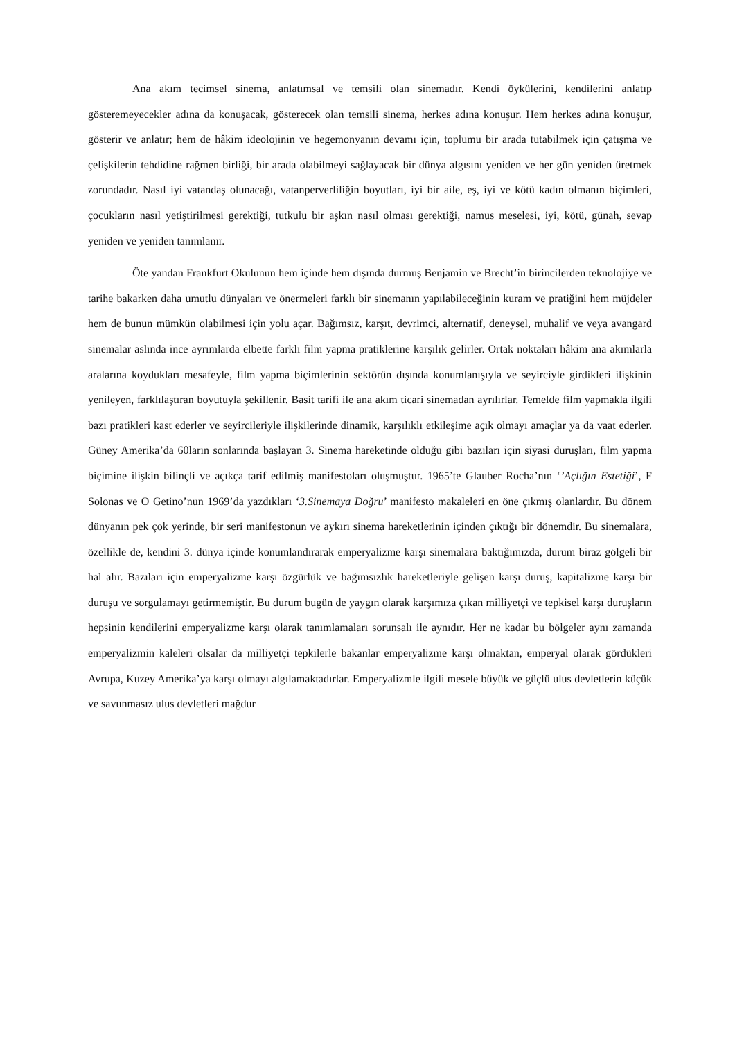Ana akım tecimsel sinema, anlatımsal ve temsili olan sinemadır. Kendi öykülerini, kendilerini anlatıp gösteremeyecekler adına da konuşacak, gösterecek olan temsili sinema, herkes adına konuşur. Hem herkes adına konuşur, gösterir ve anlatır; hem de hâkim ideolojinin ve hegemonyanın devamı için, toplumu bir arada tutabilmek için çatışma ve çelişkilerin tehdidine rağmen birliği, bir arada olabilmeyi sağlayacak bir dünya algısını yeniden ve her gün yeniden üretmek zorundadır. Nasıl iyi vatandaş olunacağı, vatanperverliliğin boyutları, iyi bir aile, eş, iyi ve kötü kadın olmanın biçimleri, çocukların nasıl yetiştirilmesi gerektiği, tutkulu bir aşkın nasıl olması gerektiği, namus meselesi, iyi, kötü, günah, sevap yeniden ve yeniden tanımlanır.
Öte yandan Frankfurt Okulunun hem içinde hem dışında durmuş Benjamin ve Brecht’in birincilerden teknolojiye ve tarihe bakarken daha umutlu dünyaları ve önermeleri farklı bir sinemanın yapılabileceğinin kuram ve pratiğini hem müjdeler hem de bunun mümkün olabilmesi için yolu açar. Bağımsız, karşıt, devrimci, alternatif, deneysel, muhalif ve veya avangard sinemalar aslında ince ayrımlarda elbette farklı film yapma pratiklerine karşılık gelirler. Ortak noktaları hâkim ana akımlarla aralarına koydukları mesafeyle, film yapma biçimlerinin sektörün dışında konumlanışıyla ve seyirciyle girdikleri ilişkinin yenileyen, farklılaştıran boyutuyla şekillenir. Basit tarifi ile ana akım ticari sinemadan ayrılırlar. Temelde film yapmakla ilgili bazı pratikleri kast ederler ve seyircileriyle ilişkilerinde dinamik, karşılıklı etkileşime açık olmayı amaçlar ya da vaat ederler. Güney Amerika’da 60ların sonlarında başlayan 3. Sinema hareketinde olduğu gibi bazıları için siyasi duruşları, film yapma biçimine ilişkin bilinçli ve açıkça tarif edilmiş manifestoları oluşmuştur. 1965’te Glauber Rocha’nın ‘’Açlığın Estetiği’, F Solonas ve O Getino’nun 1969’da yazdıkları ‘3.Sinemaya Doğru’ manifesto makaleleri en öne çıkmış olanlardır. Bu dönem dünyanın pek çok yerinde, bir seri manifestonun ve aykırı sinema hareketlerinin içinden çıktığı bir dönemdir. Bu sinemalara, özellikle de, kendini 3. dünya içinde konumlandırarak emperyalizme karşı sinemalara baktığımızda, durum biraz gölgeli bir hal alır. Bazıları için emperyalizme karşı özgürlük ve bağımsızlık hareketleriyle gelişen karşı duruş, kapitalizme karşı bir duruşu ve sorgulamayı getirmemiştir. Bu durum bugün de yaygın olarak karşımıza çıkan milliyetçi ve tepkisel karşı duruşların hepsinin kendilerini emperyalizme karşı olarak tanımlamaları sorunsalı ile aynıdır. Her ne kadar bu bölgeler aynı zamanda emperyalizmin kaleleri olsalar da milliyetçi tepkilerle bakanlar emperyalizme karşı olmaktan, emperyal olarak gördükleri Avrupa, Kuzey Amerika’ya karşı olmayı algılamaktadırlar. Emperyalizmle ilgili mesele büyük ve güçlü ulus devletlerin küçük ve savunmasız ulus devletleri mağdur